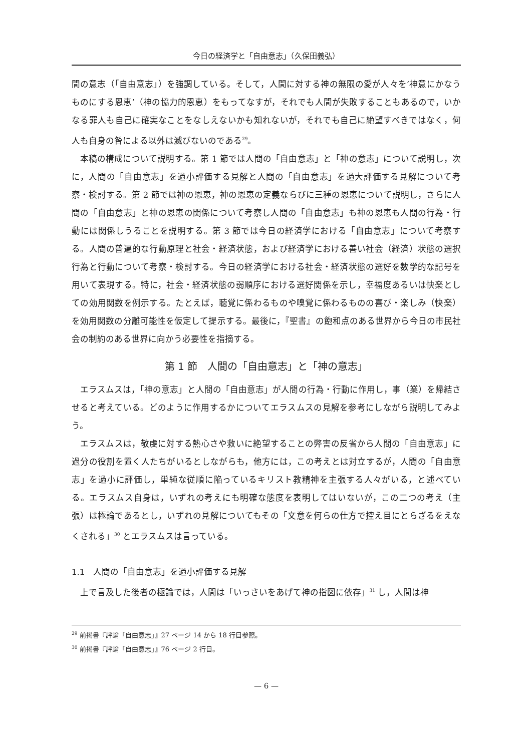今日の経済学と「自由意志」（久保田義弘）
間の意志（「自由意志」）を強調している。そして，人間に対する神の無限の愛が人々を‘神意にかなうものにする恩恵’（神の協力的恩恵）をもってなすが，それでも人間が失敗することもあるので，いかなる罪人も自己に確実なことをなしえないかも知れないが，それでも自己に絶望すべきではなく，何人も自身の咎による以外は滅びないのである<sup>29</sup>。
本稿の構成について説明する。第 1 節では人間の「自由意志」と「神の意志」について説明し，次に，人間の「自由意志」を過小評価する見解と人間の「自由意志」を過大評価する見解について考察・検討する。第 2 節では神の恩恵，神の恩恵の定義ならびに三種の恩恵について説明し，さらに人間の「自由意志」と神の恩恵の関係について考察し人間の「自由意志」も神の恩恵も人間の行為・行動には関係しうることを説明する。第 3 節では今日の経済学における「自由意志」について考察する。人間の普遍的な行動原理と社会・経済状態，および経済学における善い社会（経済）状態の選択行為と行動について考察・検討する。今日の経済学における社会・経済状態の選好を数学的な記号を用いて表現する。特に，社会・経済状態の弱順序における選好関係を示し，幸福度あるいは快楽としての効用関数を例示する。たとえば，聴覚に係わるものや嗅覚に係わるものの喜び・楽しみ（快楽）を効用関数の分離可能性を仮定して提示する。最後に，『聖書』の飽和点のある世界から今日の市民社会の制約のある世界に向かう必要性を指摘する。
第 1 節　人間の「自由意志」と「神の意志」
エラスムスは，「神の意志」と人間の「自由意志」が人間の行為・行動に作用し，事（業）を帰結させると考えている。どのように作用するかについてエラスムスの見解を参考にしながら説明してみよう。
エラスムスは，敬虔に対する熱心さや救いに絶望することの弊害の反省から人間の「自由意志」に過分の役割を置く人たちがいるとしながらも，他方には，この考えとは対立するが，人間の「自由意志」を過小に評価し，単純な従順に陥っているキリスト教精神を主張する人々がいる，と述べている。エラスムス自身は，いずれの考えにも明確な態度を表明してはいないが，この二つの考え（主張）は極論であるとし，いずれの見解についてもその「文意を何らの仕方で控え目にとらざるをえなくされる」<sup>30</sup> とエラスムスは言っている。
1.1　人間の「自由意志」を過小評価する見解
上で言及した後者の極論では，人間は「いっさいをあげて神の指図に依存」<sup>31</sup> し，人間は神
<sup>29</sup> 前掲書『評論「自由意志」』27 ページ 14 から 18 行目参照。
<sup>30</sup> 前掲書『評論「自由意志」』76 ページ 2 行目。
— 6 —